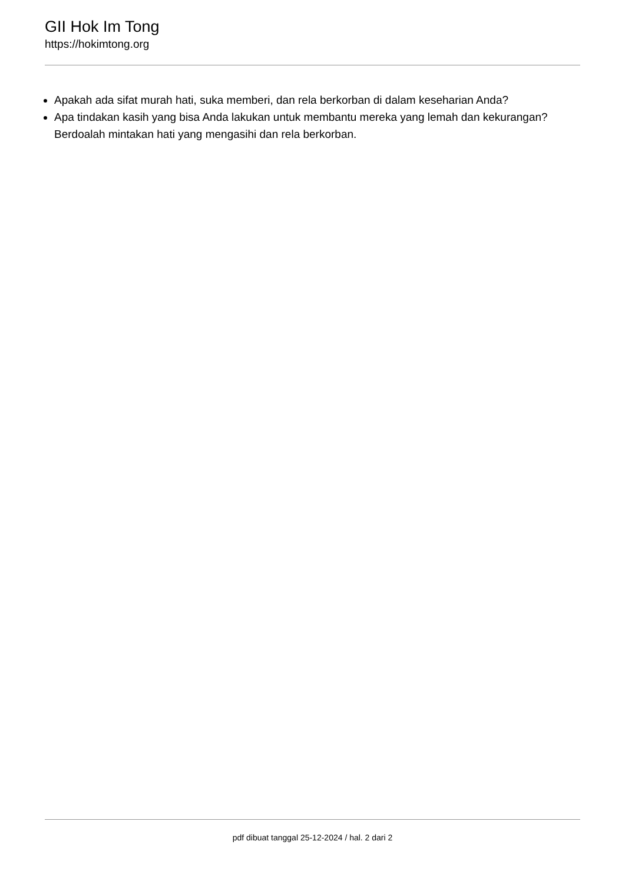GII Hok Im Tong
https://hokimtong.org
Apakah ada sifat murah hati, suka memberi, dan rela berkorban di dalam keseharian Anda?
Apa tindakan kasih yang bisa Anda lakukan untuk membantu mereka yang lemah dan kekurangan? Berdoalah mintakan hati yang mengasihi dan rela berkorban.
pdf dibuat tanggal 25-12-2024 / hal. 2 dari 2